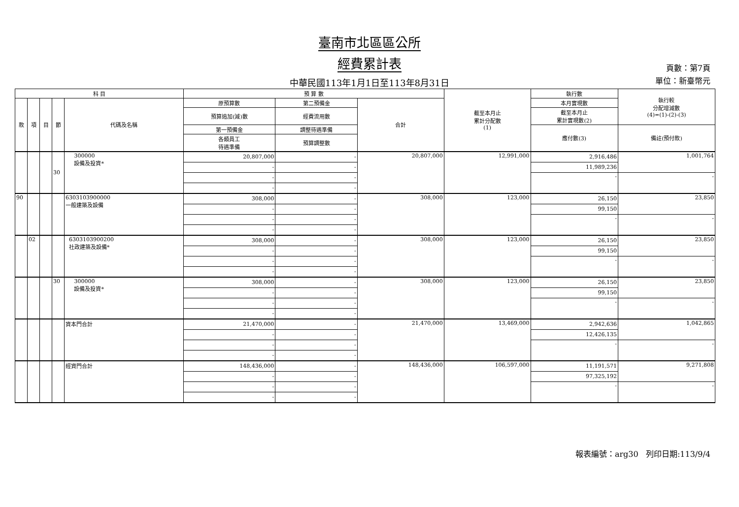臺南市北區區公所
經費累計表
中華民國113年1月1日至113年8月31日
頁數：第7頁
單位：新臺幣元
| 科 目 | | | | | 預 算 數 | | | 截至本月止 累計分配數 (1) | 執行數 | 執行較 分配增減數 (4)=(1)-(2)-(3) |
| --- | --- | --- | --- | --- | --- | --- | --- | --- | --- | --- |
| 款 | 項 | 目 | 節 | 代碼及名稱 | 原預算數 | 第二預備金 | 合計 | | 本月實現數 | |
| | | | | | 預算追加(減)數 | 經費流用數 | | | 截至本月止 累計實現數(2) | |
| | | | | | 第一預備金 | 調整待遇準備 | | | 應付數(3) | 備註(預付款) |
| | | | | | 各類員工 待遇準備 | 預算調整數 | | | | |
| | | | 30 | 300000 設備及投資* | 20,807,000 | - | 20,807,000 | 12,991,000 | 2,916,486 | 1,001,764 |
| | | | | | - | - | | | 11,989,236 | |
| | | | | | - | - | | | - | - |
| | | | | | - | - | | | | |
| 90 | | | | 6303103900000 一般建築及設備 | 308,000 | - | 308,000 | 123,000 | 26,150 | 23,850 |
| | | | | | - | - | | | 99,150 | |
| | | | | | - | - | | | - | - |
| | | | | | - | - | | | | |
| | 02 | | | 6303103900200 社政建築及設備* | 308,000 | - | 308,000 | 123,000 | 26,150 | 23,850 |
| | | | | | - | - | | | 99,150 | |
| | | | | | - | - | | | - | - |
| | | | | | - | - | | | | |
| | | | 30 | 300000 設備及投資* | 308,000 | - | 308,000 | 123,000 | 26,150 | 23,850 |
| | | | | | - | - | | | 99,150 | |
| | | | | | - | - | | | - | - |
| | | | | | - | - | | | | |
| | | | | 資本門合計 | 21,470,000 | - | 21,470,000 | 13,469,000 | 2,942,636 | 1,042,865 |
| | | | | | - | - | | | 12,426,135 | |
| | | | | | - | - | | | - | - |
| | | | | | - | - | | | | |
| | | | | 經資門合計 | 148,436,000 | - | 148,436,000 | 106,597,000 | 11,191,571 | 9,271,808 |
| | | | | | - | - | | | 97,325,192 | |
| | | | | | - | - | | | - | - |
| | | | | | - | - | | | | |
報表編號：arg30 列印日期:113/9/4